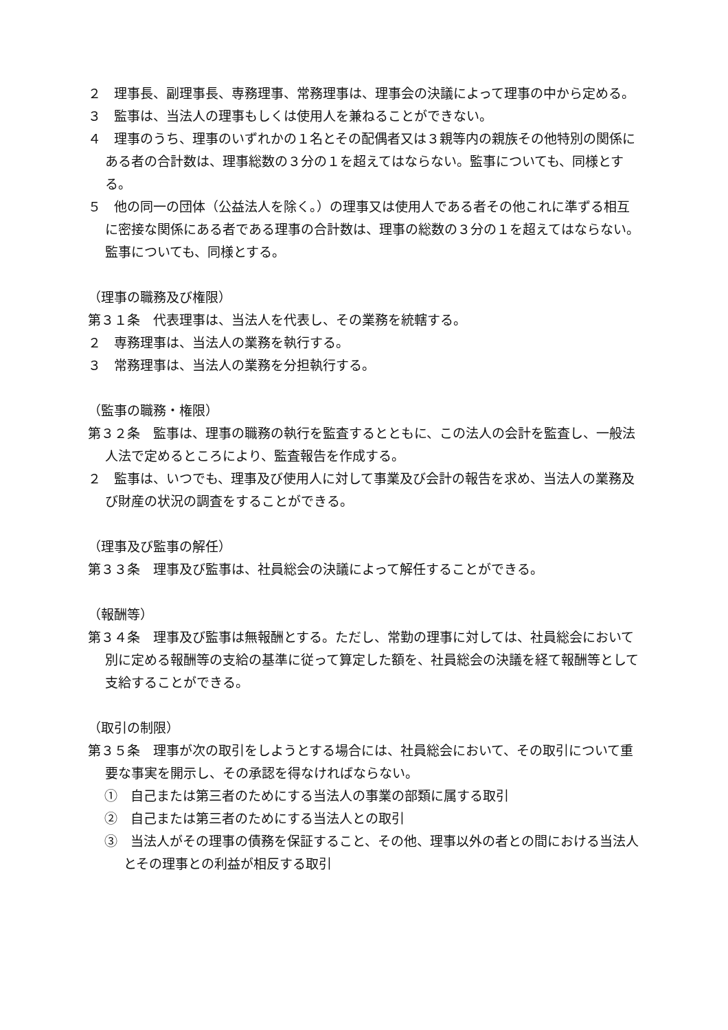２　理事長、副理事長、専務理事、常務理事は、理事会の決議によって理事の中から定める。
３　監事は、当法人の理事もしくは使用人を兼ねることができない。
４　理事のうち、理事のいずれかの１名とその配偶者又は３親等内の親族その他特別の関係にある者の合計数は、理事総数の３分の１を超えてはならない。監事についても、同様とする。
５　他の同一の団体（公益法人を除く。）の理事又は使用人である者その他これに準ずる相互に密接な関係にある者である理事の合計数は、理事の総数の３分の１を超えてはならない。監事についても、同様とする。
（理事の職務及び権限）
第３１条　代表理事は、当法人を代表し、その業務を統轄する。
２　専務理事は、当法人の業務を執行する。
３　常務理事は、当法人の業務を分担執行する。
（監事の職務・権限）
第３２条　監事は、理事の職務の執行を監査するとともに、この法人の会計を監査し、一般法人法で定めるところにより、監査報告を作成する。
２　監事は、いつでも、理事及び使用人に対して事業及び会計の報告を求め、当法人の業務及び財産の状況の調査をすることができる。
（理事及び監事の解任）
第３３条　理事及び監事は、社員総会の決議によって解任することができる。
（報酬等）
第３４条　理事及び監事は無報酬とする。ただし、常勤の理事に対しては、社員総会において別に定める報酬等の支給の基準に従って算定した額を、社員総会の決議を経て報酬等として支給することができる。
（取引の制限）
第３５条　理事が次の取引をしようとする場合には、社員総会において、その取引について重要な事実を開示し、その承認を得なければならない。
①　自己または第三者のためにする当法人の事業の部類に属する取引
②　自己または第三者のためにする当法人との取引
③　当法人がその理事の債務を保証すること、その他、理事以外の者との間における当法人とその理事との利益が相反する取引